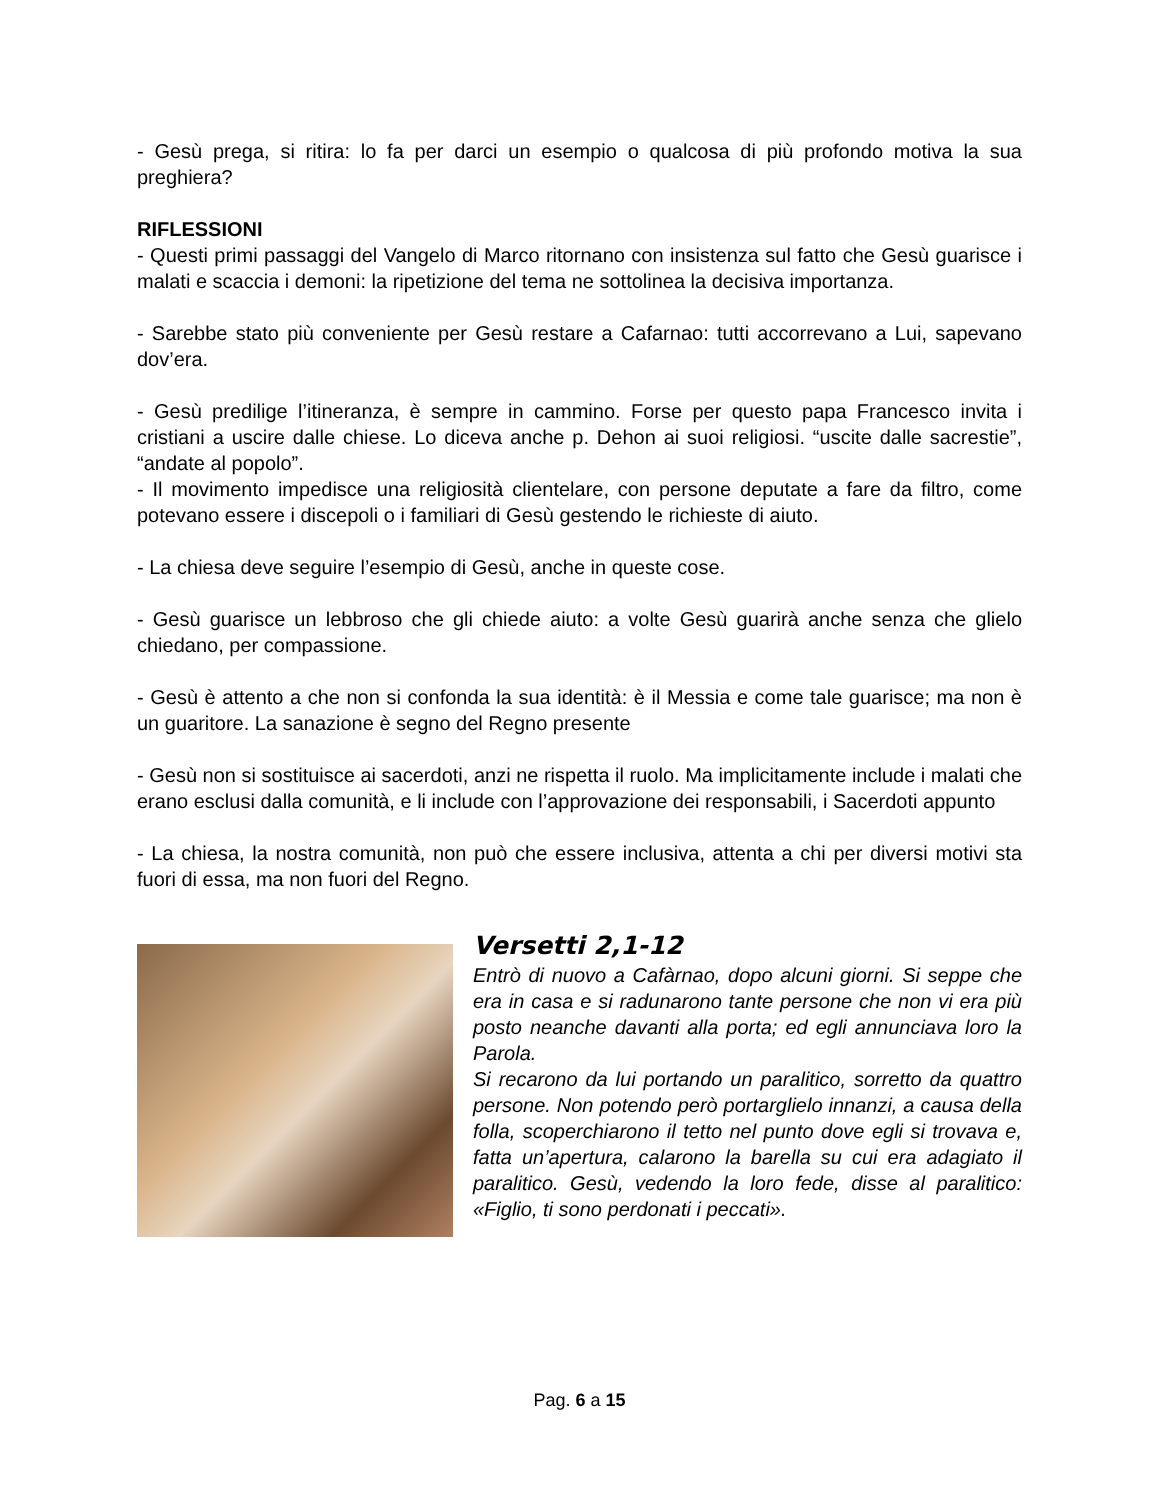- Gesù prega, si ritira: lo fa per darci un esempio o qualcosa di più profondo motiva la sua preghiera?
RIFLESSIONI
- Questi primi passaggi del Vangelo di Marco ritornano con insistenza sul fatto che Gesù guarisce i malati e scaccia i demoni: la ripetizione del tema ne sottolinea la decisiva importanza.
- Sarebbe stato più conveniente per Gesù restare a Cafarnao: tutti accorrevano a Lui, sapevano dov’era.
- Gesù predilige l’itineranza, è sempre in cammino. Forse per questo papa Francesco invita i cristiani a uscire dalle chiese. Lo diceva anche p. Dehon ai suoi religiosi. “uscite dalle sacrestie”, “andate al popolo”.
- Il movimento impedisce una religiosità clientelare, con persone deputate a fare da filtro, come potevano essere i discepoli o i familiari di Gesù gestendo le richieste di aiuto.
- La chiesa deve seguire l’esempio di Gesù, anche in queste cose.
- Gesù guarisce un lebbroso che gli chiede aiuto: a volte Gesù guarirà anche senza che glielo chiedano, per compassione.
- Gesù è attento a che non si confonda la sua identità: è il Messia e come tale guarisce; ma non è un guaritore. La sanazione è segno del Regno presente
- Gesù non si sostituisce ai sacerdoti, anzi ne rispetta il ruolo. Ma implicitamente include i malati che erano esclusi dalla comunità, e li include con l’approvazione dei responsabili, i Sacerdoti appunto
- La chiesa, la nostra comunità, non può che essere inclusiva, attenta a chi per diversi motivi sta fuori di essa, ma non fuori del Regno.
Versetti 2,1-12
Entrò di nuovo a Cafàrnao, dopo alcuni giorni. Si seppe che era in casa e si radunarono tante persone che non vi era più posto neanche davanti alla porta; ed egli annunciava loro la Parola.
Si recarono da lui portando un paralitico, sorretto da quattro persone. Non potendo però portarglielo innanzi, a causa della folla, scoperchiarono il tetto nel punto dove egli si trovava e, fatta un’apertura, calarono la barella su cui era adagiato il paralitico. Gesù, vedendo la loro fede, disse al paralitico: «Figlio, ti sono perdonati i peccati».
Pag. 6 a 15